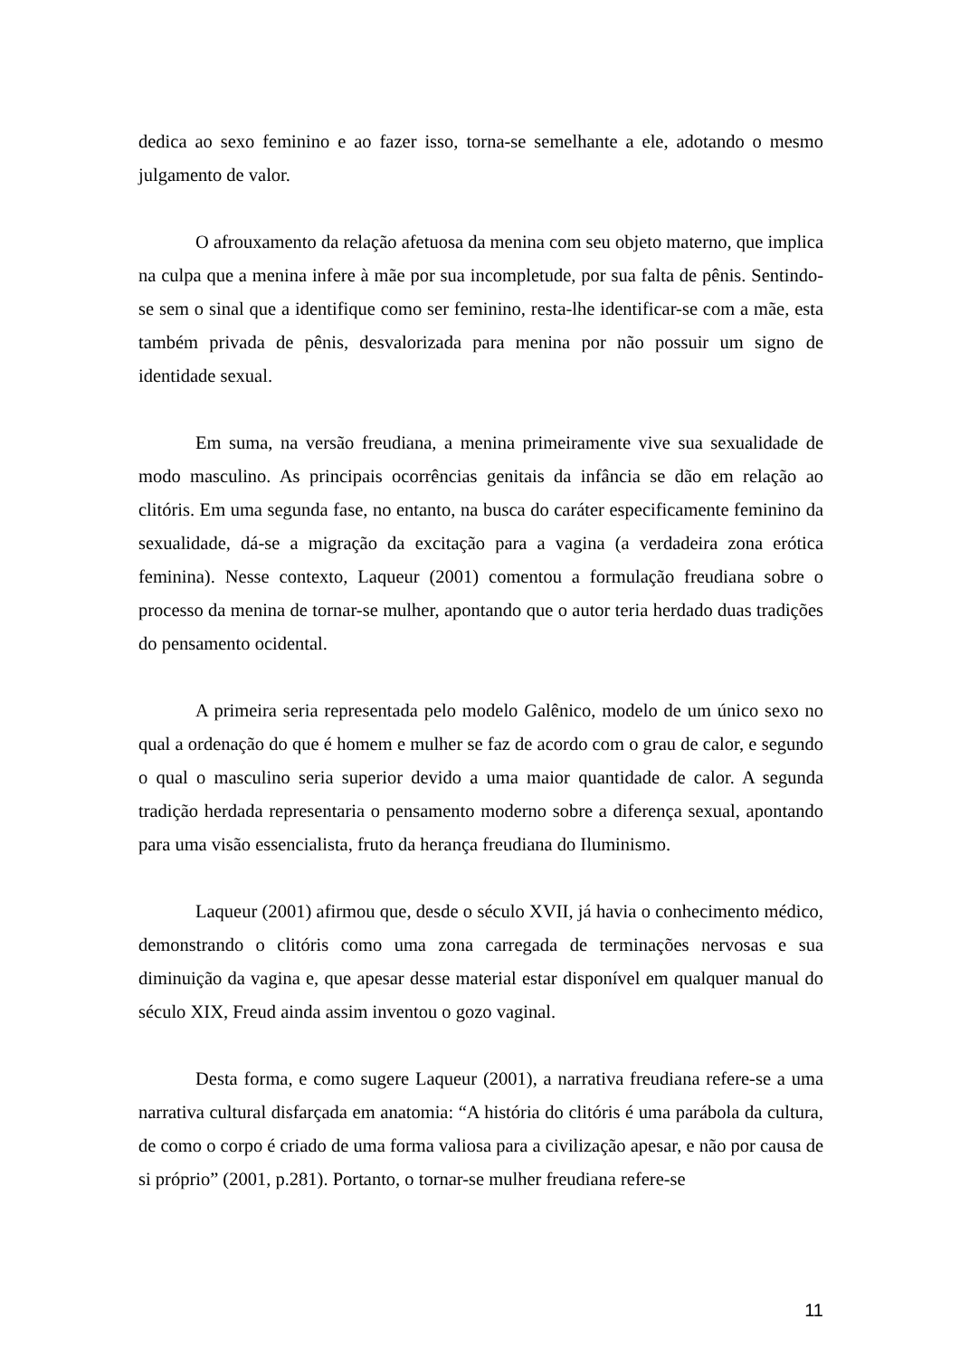dedica ao sexo feminino e ao fazer isso, torna-se semelhante a ele, adotando o mesmo julgamento de valor.
O afrouxamento da relação afetuosa da menina com seu objeto materno, que implica na culpa que a menina infere à mãe por sua incompletude, por sua falta de pênis. Sentindo-se sem o sinal que a identifique como ser feminino, resta-lhe identificar-se com a mãe, esta também privada de pênis, desvalorizada para menina por não possuir um signo de identidade sexual.
Em suma, na versão freudiana, a menina primeiramente vive sua sexualidade de modo masculino. As principais ocorrências genitais da infância se dão em relação ao clitóris. Em uma segunda fase, no entanto, na busca do caráter especificamente feminino da sexualidade, dá-se a migração da excitação para a vagina (a verdadeira zona erótica feminina). Nesse contexto, Laqueur (2001) comentou a formulação freudiana sobre o processo da menina de tornar-se mulher, apontando que o autor teria herdado duas tradições do pensamento ocidental.
A primeira seria representada pelo modelo Galênico, modelo de um único sexo no qual a ordenação do que é homem e mulher se faz de acordo com o grau de calor, e segundo o qual o masculino seria superior devido a uma maior quantidade de calor. A segunda tradição herdada representaria o pensamento moderno sobre a diferença sexual, apontando para uma visão essencialista, fruto da herança freudiana do Iluminismo.
Laqueur (2001) afirmou que, desde o século XVII, já havia o conhecimento médico, demonstrando o clitóris como uma zona carregada de terminações nervosas e sua diminuição da vagina e, que apesar desse material estar disponível em qualquer manual do século XIX, Freud ainda assim inventou o gozo vaginal.
Desta forma, e como sugere Laqueur (2001), a narrativa freudiana refere-se a uma narrativa cultural disfarçada em anatomia: “A história do clitóris é uma parábola da cultura, de como o corpo é criado de uma forma valiosa para a civilização apesar, e não por causa de si próprio” (2001, p.281). Portanto, o tornar-se mulher freudiana refere-se
11